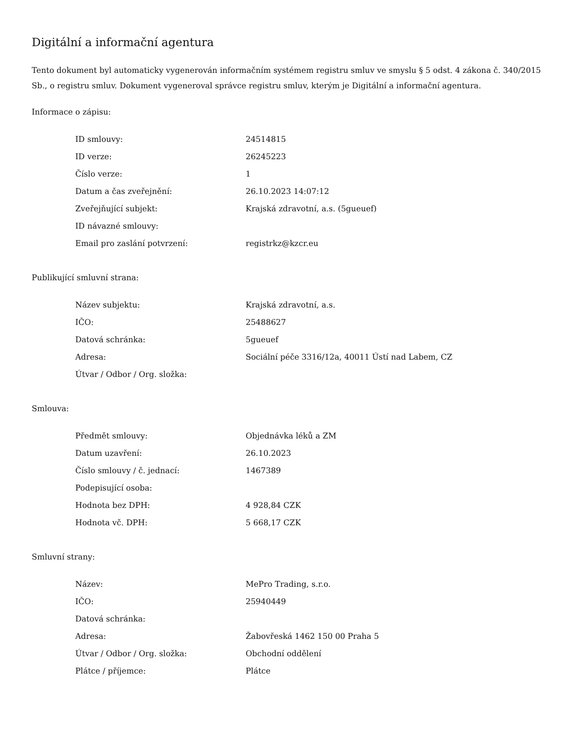Digitální a informační agentura
Tento dokument byl automaticky vygenerován informačním systémem registru smluv ve smyslu § 5 odst. 4 zákona č. 340/2015 Sb., o registru smluv. Dokument vygeneroval správce registru smluv, kterým je Digitální a informační agentura.
Informace o zápisu:
| ID smlouvy: | 24514815 |
| ID verze: | 26245223 |
| Číslo verze: | 1 |
| Datum a čas zveřejnění: | 26.10.2023 14:07:12 |
| Zveřejňující subjekt: | Krajská zdravotní, a.s. (5gueuef) |
| ID návazné smlouvy: | |
| Email pro zaslání potvrzení: | registrkz@kzcr.eu |
Publikující smluvní strana:
| Název subjektu: | Krajská zdravotní, a.s. |
| IČO: | 25488627 |
| Datová schránka: | 5gueuef |
| Adresa: | Sociální péče 3316/12a, 40011 Ústí nad Labem, CZ |
| Útvar / Odbor / Org. složka: | |
Smlouva:
| Předmět smlouvy: | Objednávka léků a ZM |
| Datum uzavření: | 26.10.2023 |
| Číslo smlouvy / č. jednací: | 1467389 |
| Podepisující osoba: | |
| Hodnota bez DPH: | 4 928,84 CZK |
| Hodnota vč. DPH: | 5 668,17 CZK |
Smluvní strany:
| Název: | MePro Trading, s.r.o. |
| IČO: | 25940449 |
| Datová schránka: | |
| Adresa: | Žabovřeská 1462 150 00 Praha 5 |
| Útvar / Odbor / Org. složka: | Obchodní oddělení |
| Plátce / příjemce: | Plátce |